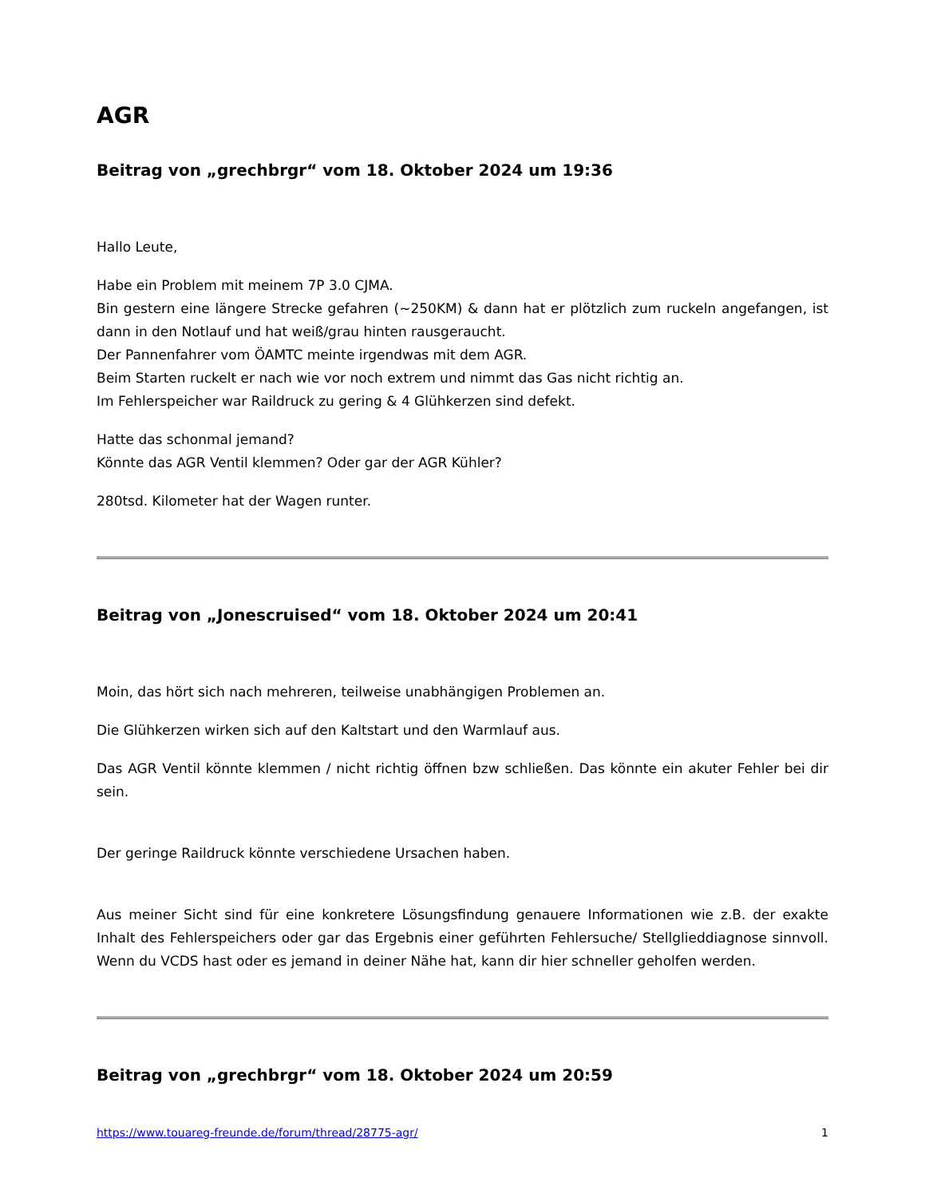AGR
Beitrag von „grechbrgr“ vom 18. Oktober 2024 um 19:36
Hallo Leute,
Habe ein Problem mit meinem 7P 3.0 CJMA.
Bin gestern eine längere Strecke gefahren (~250KM) & dann hat er plötzlich zum ruckeln angefangen, ist dann in den Notlauf und hat weiß/grau hinten rausgeraucht.
Der Pannenfahrer vom ÖAMTC meinte irgendwas mit dem AGR.
Beim Starten ruckelt er nach wie vor noch extrem und nimmt das Gas nicht richtig an.
Im Fehlerspeicher war Raildruck zu gering & 4 Glühkerzen sind defekt.
Hatte das schonmal jemand?
Könnte das AGR Ventil klemmen? Oder gar der AGR Kühler?
280tsd. Kilometer hat der Wagen runter.
Beitrag von „Jonescruised“ vom 18. Oktober 2024 um 20:41
Moin, das hört sich nach mehreren, teilweise unabhängigen Problemen an.
Die Glühkerzen wirken sich auf den Kaltstart und den Warmlauf aus.
Das AGR Ventil könnte klemmen / nicht richtig öffnen bzw schließen. Das könnte ein akuter Fehler bei dir sein.
Der geringe Raildruck könnte verschiedene Ursachen haben.
Aus meiner Sicht sind für eine konkretere Lösungsfindung genauere Informationen wie z.B. der exakte Inhalt des Fehlerspeichers oder gar das Ergebnis einer geführten Fehlersuche/ Stellglieddiagnose sinnvoll. Wenn du VCDS hast oder es jemand in deiner Nähe hat, kann dir hier schneller geholfen werden.
Beitrag von „grechbrgr“ vom 18. Oktober 2024 um 20:59
https://www.touareg-freunde.de/forum/thread/28775-agr/ 1